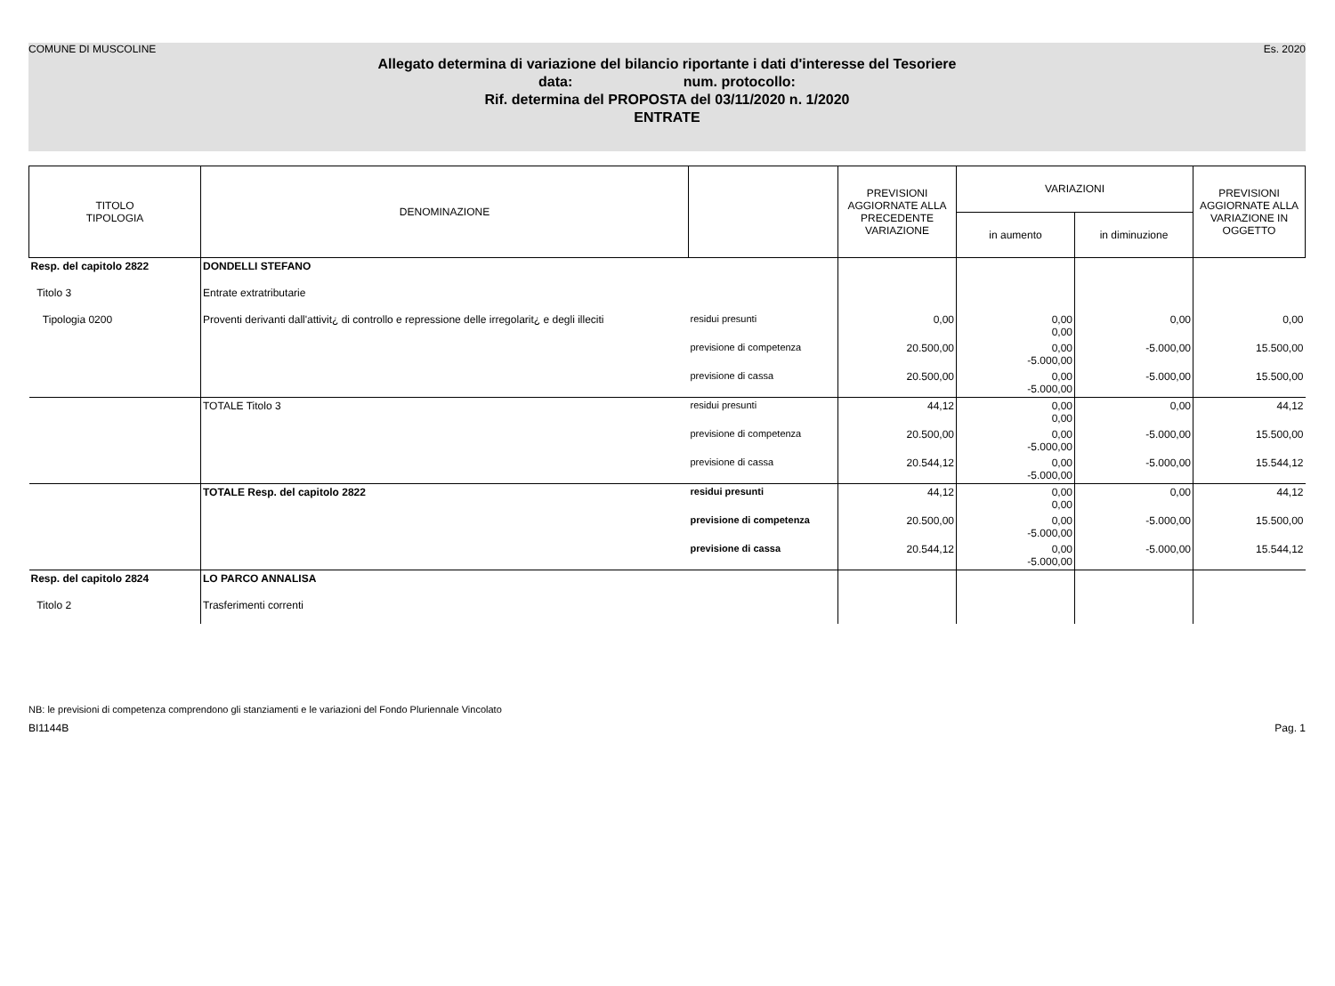COMUNE DI MUSCOLINE Es. 2020
Allegato determina di variazione del bilancio riportante i dati d'interesse del Tesoriere
data: num. protocollo:
Rif. determina del PROPOSTA del 03/11/2020 n. 1/2020
ENTRATE
| TITOLO TIPOLOGIA | DENOMINAZIONE | | PREVISIONI AGGIORNATE ALLA PRECEDENTE VARIAZIONE | VARIAZIONI | | PREVISIONI AGGIORNATE ALLA VARIAZIONE IN OGGETTO |
| --- | --- | --- | --- | --- | --- | --- |
| | | | | in aumento | in diminuzione | |
| Resp. del capitolo 2822 | DONDELLI STEFANO | | | | | |
| Titolo 3 | Entrate extratributarie | | | | | |
| Tipologia 0200 | Proventi derivanti dall'attivit¿ di controllo e repressione delle irregolarit¿ e degli illeciti | residui presunti | 0,00 | 0,00 0,00 | 0,00 | 0,00 |
| | | previsione di competenza | 20.500,00 | 0,00 -5.000,00 | -5.000,00 | 15.500,00 |
| | | previsione di cassa | 20.500,00 | 0,00 -5.000,00 | -5.000,00 | 15.500,00 |
| | TOTALE Titolo 3 | residui presunti | 44,12 | 0,00 0,00 | 0,00 | 44,12 |
| | | previsione di competenza | 20.500,00 | 0,00 -5.000,00 | -5.000,00 | 15.500,00 |
| | | previsione di cassa | 20.544,12 | 0,00 -5.000,00 | -5.000,00 | 15.544,12 |
| | TOTALE Resp. del capitolo 2822 | residui presunti | 44,12 | 0,00 0,00 | 0,00 | 44,12 |
| | | previsione di competenza | 20.500,00 | 0,00 -5.000,00 | -5.000,00 | 15.500,00 |
| | | previsione di cassa | 20.544,12 | 0,00 -5.000,00 | -5.000,00 | 15.544,12 |
| Resp. del capitolo 2824 | LO PARCO ANNALISA | | | | | |
| Titolo 2 | Trasferimenti correnti | | | | | |
NB: le previsioni di competenza comprendono gli stanziamenti e le variazioni del Fondo Pluriennale Vincolato
BI1144B Pag. 1